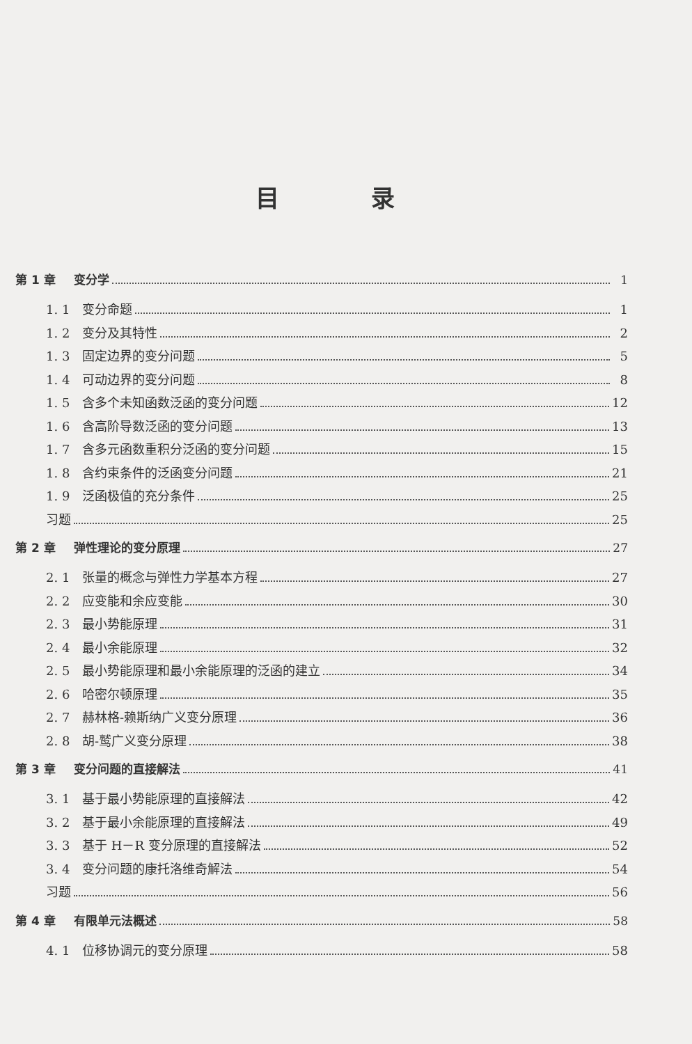目 录
第 1 章 变分学 1
1. 1 变分命题 1
1. 2 变分及其特性 2
1. 3 固定边界的变分问题 5
1. 4 可动边界的变分问题 8
1. 5 含多个未知函数泛函的变分问题 12
1. 6 含高阶导数泛函的变分问题 13
1. 7 含多元函数重积分泛函的变分问题 15
1. 8 含约束条件的泛函变分问题 21
1. 9 泛函极值的充分条件 25
习题 25
第 2 章 弹性理论的变分原理 27
2. 1 张量的概念与弹性力学基本方程 27
2. 2 应变能和余应变能 30
2. 3 最小势能原理 31
2. 4 最小余能原理 32
2. 5 最小势能原理和最小余能原理的泛函的建立 34
2. 6 哈密尔顿原理 35
2. 7 赫林格-赖斯纳广义变分原理 36
2. 8 胡-鹫广义变分原理 38
第 3 章 变分问题的直接解法 41
3. 1 基于最小势能原理的直接解法 42
3. 2 基于最小余能原理的直接解法 49
3. 3 基于 H－R 变分原理的直接解法 52
3. 4 变分问题的康托洛维奇解法 54
习题 56
第 4 章 有限单元法概述 58
4. 1 位移协调元的变分原理 58